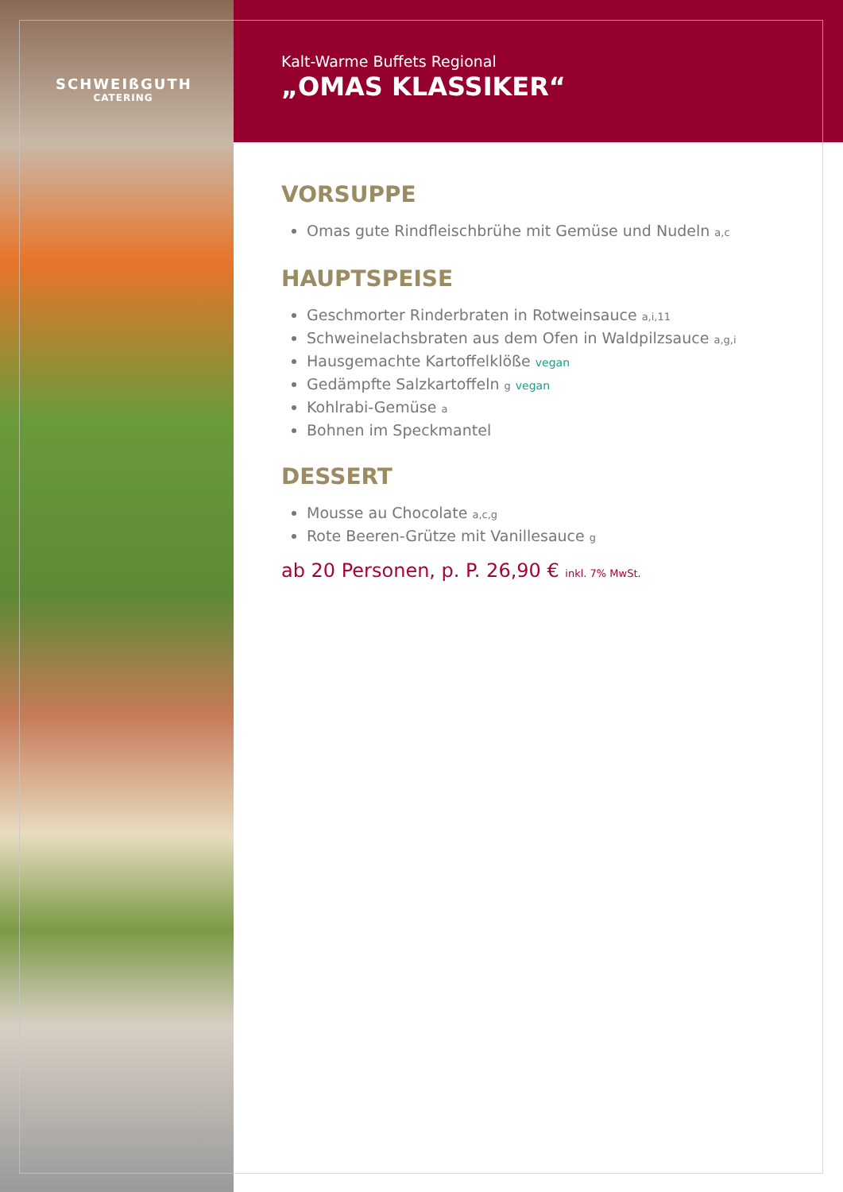SCHWEIßGUTH
CATERING
Kalt-Warme Buffets Regional
„OMAS KLASSIKER“
VORSUPPE
Omas gute Rindfleischbrühe mit Gemüse und Nudeln a,c
HAUPTSPEISE
Geschmorter Rinderbraten in Rotweinsauce a,i,11
Schweinelachsbraten aus dem Ofen in Waldpilzsauce a,g,i
Hausgemachte Kartoffelklöße vegan
Gedämpfte Salzkartoffeln g vegan
Kohlrabi-Gemüse a
Bohnen im Speckmantel
DESSERT
Mousse au Chocolate a,c,g
Rote Beeren-Grütze mit Vanillesauce g
ab 20 Personen, p. P. 26,90 € inkl. 7% MwSt.